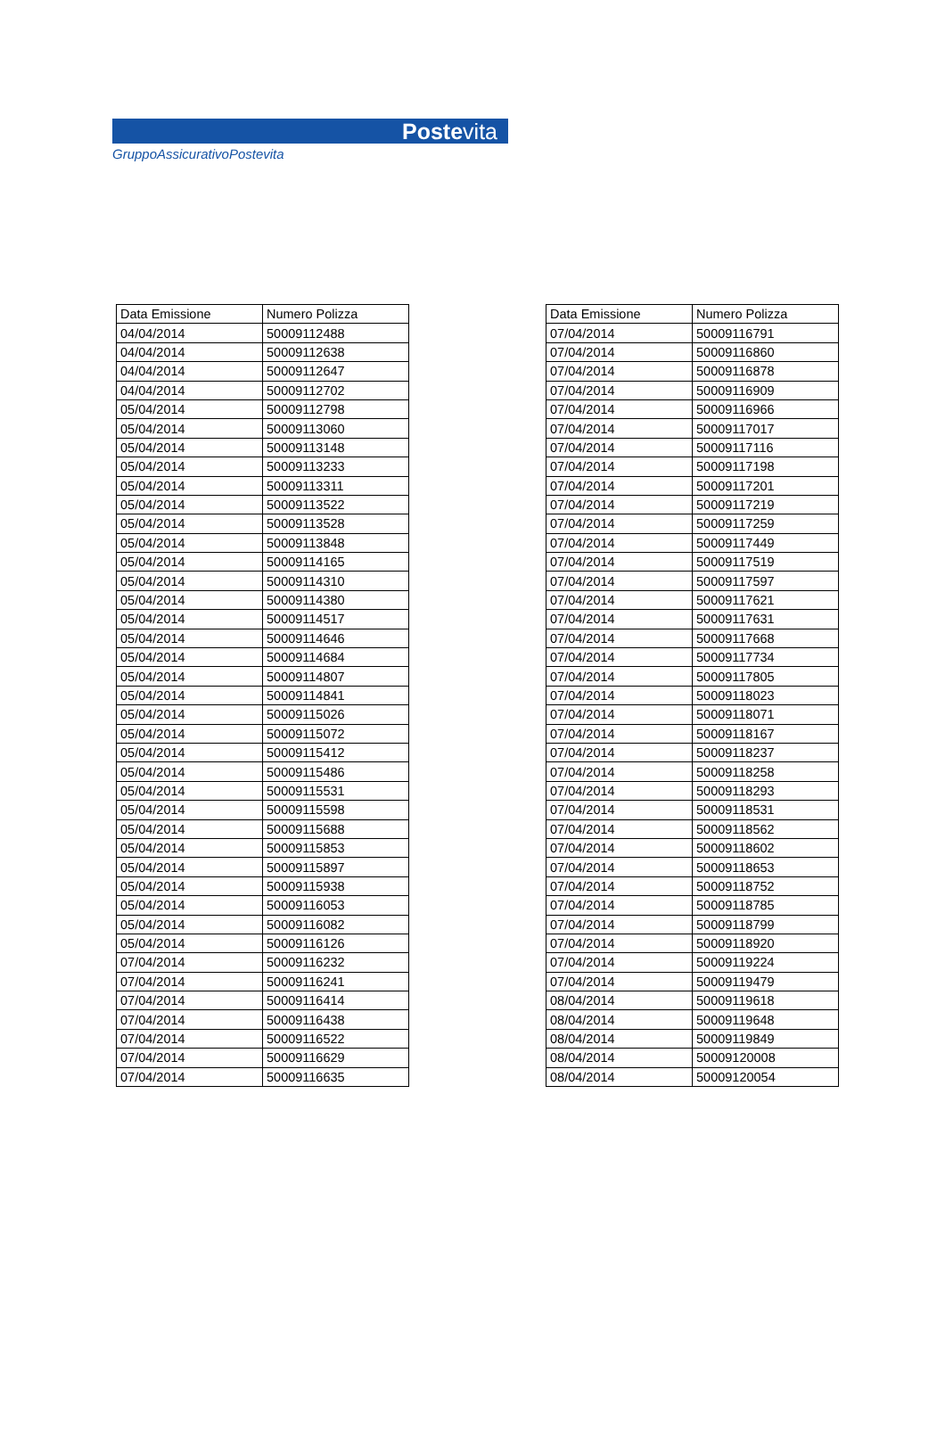Postevita
GruppoAssicurativoPostevita
| Data Emissione | Numero Polizza |
| --- | --- |
| 04/04/2014 | 50009112488 |
| 04/04/2014 | 50009112638 |
| 04/04/2014 | 50009112647 |
| 04/04/2014 | 50009112702 |
| 05/04/2014 | 50009112798 |
| 05/04/2014 | 50009113060 |
| 05/04/2014 | 50009113148 |
| 05/04/2014 | 50009113233 |
| 05/04/2014 | 50009113311 |
| 05/04/2014 | 50009113522 |
| 05/04/2014 | 50009113528 |
| 05/04/2014 | 50009113848 |
| 05/04/2014 | 50009114165 |
| 05/04/2014 | 50009114310 |
| 05/04/2014 | 50009114380 |
| 05/04/2014 | 50009114517 |
| 05/04/2014 | 50009114646 |
| 05/04/2014 | 50009114684 |
| 05/04/2014 | 50009114807 |
| 05/04/2014 | 50009114841 |
| 05/04/2014 | 50009115026 |
| 05/04/2014 | 50009115072 |
| 05/04/2014 | 50009115412 |
| 05/04/2014 | 50009115486 |
| 05/04/2014 | 50009115531 |
| 05/04/2014 | 50009115598 |
| 05/04/2014 | 50009115688 |
| 05/04/2014 | 50009115853 |
| 05/04/2014 | 50009115897 |
| 05/04/2014 | 50009115938 |
| 05/04/2014 | 50009116053 |
| 05/04/2014 | 50009116082 |
| 05/04/2014 | 50009116126 |
| 07/04/2014 | 50009116232 |
| 07/04/2014 | 50009116241 |
| 07/04/2014 | 50009116414 |
| 07/04/2014 | 50009116438 |
| 07/04/2014 | 50009116522 |
| 07/04/2014 | 50009116629 |
| 07/04/2014 | 50009116635 |
| Data Emissione | Numero Polizza |
| --- | --- |
| 07/04/2014 | 50009116791 |
| 07/04/2014 | 50009116860 |
| 07/04/2014 | 50009116878 |
| 07/04/2014 | 50009116909 |
| 07/04/2014 | 50009116966 |
| 07/04/2014 | 50009117017 |
| 07/04/2014 | 50009117116 |
| 07/04/2014 | 50009117198 |
| 07/04/2014 | 50009117201 |
| 07/04/2014 | 50009117219 |
| 07/04/2014 | 50009117259 |
| 07/04/2014 | 50009117449 |
| 07/04/2014 | 50009117519 |
| 07/04/2014 | 50009117597 |
| 07/04/2014 | 50009117621 |
| 07/04/2014 | 50009117631 |
| 07/04/2014 | 50009117668 |
| 07/04/2014 | 50009117734 |
| 07/04/2014 | 50009117805 |
| 07/04/2014 | 50009118023 |
| 07/04/2014 | 50009118071 |
| 07/04/2014 | 50009118167 |
| 07/04/2014 | 50009118237 |
| 07/04/2014 | 50009118258 |
| 07/04/2014 | 50009118293 |
| 07/04/2014 | 50009118531 |
| 07/04/2014 | 50009118562 |
| 07/04/2014 | 50009118602 |
| 07/04/2014 | 50009118653 |
| 07/04/2014 | 50009118752 |
| 07/04/2014 | 50009118785 |
| 07/04/2014 | 50009118799 |
| 07/04/2014 | 50009118920 |
| 07/04/2014 | 50009119224 |
| 07/04/2014 | 50009119479 |
| 08/04/2014 | 50009119618 |
| 08/04/2014 | 50009119648 |
| 08/04/2014 | 50009119849 |
| 08/04/2014 | 50009120008 |
| 08/04/2014 | 50009120054 |